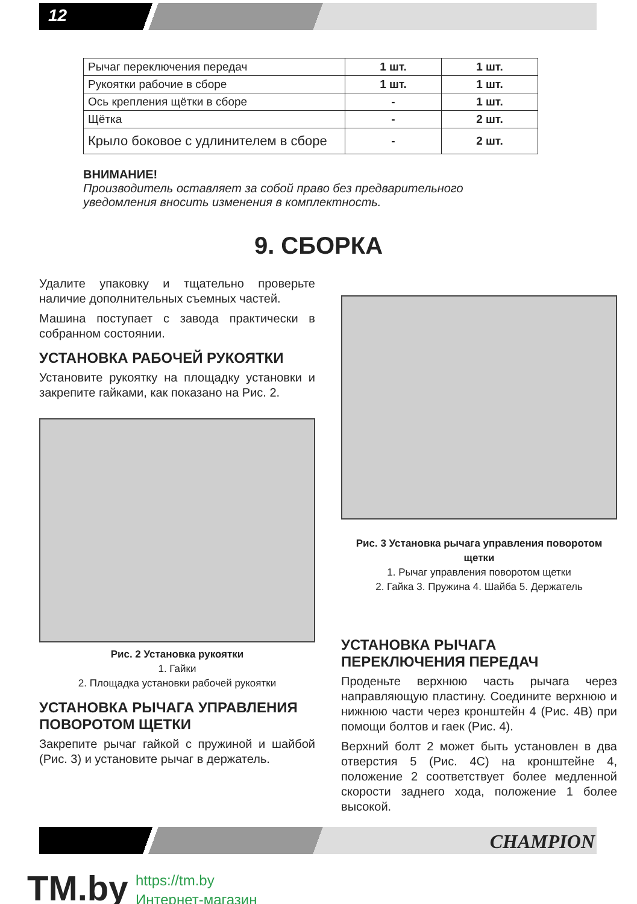12
| Рычаг переключения передач | 1 шт. | 1 шт. |
| Рукоятки рабочие в сборе | 1 шт. | 1 шт. |
| Ось крепления щётки в сборе | - | 1 шт. |
| Щётка | - | 2 шт. |
| Крыло боковое с удлинителем в сборе | - | 2 шт. |
ВНИМАНИЕ!
Производитель оставляет за собой право без предварительного уведомления вносить изменения в комплектность.
9. СБОРКА
Удалите упаковку и тщательно проверьте наличие дополнительных съемных частей.
Машина поступает с завода практически в собранном состоянии.
УСТАНОВКА РАБОЧЕЙ РУКОЯТКИ
Установите рукоятку на площадку установки и закрепите гайками, как показано на Рис. 2.
Рис. 2 Установка рукоятки
1. Гайки
2. Площадка установки рабочей рукоятки
УСТАНОВКА РЫЧАГА УПРАВЛЕНИЯ ПОВОРОТОМ ЩЕТКИ
Закрепите рычаг гайкой с пружиной и шайбой (Рис. 3) и установите рычаг в держатель.
Рис. 3 Установка рычага управления поворотом щетки
1. Рычаг управления поворотом щетки
2. Гайка 3. Пружина 4. Шайба 5. Держатель
УСТАНОВКА РЫЧАГА ПЕРЕКЛЮЧЕНИЯ ПЕРЕДАЧ
Проденьте верхнюю часть рычага через направляющую пластину. Соедините верхнюю и нижнюю части через кронштейн 4 (Рис. 4B) при помощи болтов и гаек (Рис. 4).
Верхний болт 2 может быть установлен в два отверстия 5 (Рис. 4C) на кронштейне 4, положение 2 соответствует более медленной скорости заднего хода, положение 1 более высокой.
CHAMPION
TM.by
https://tm.by
Интернет-магазин